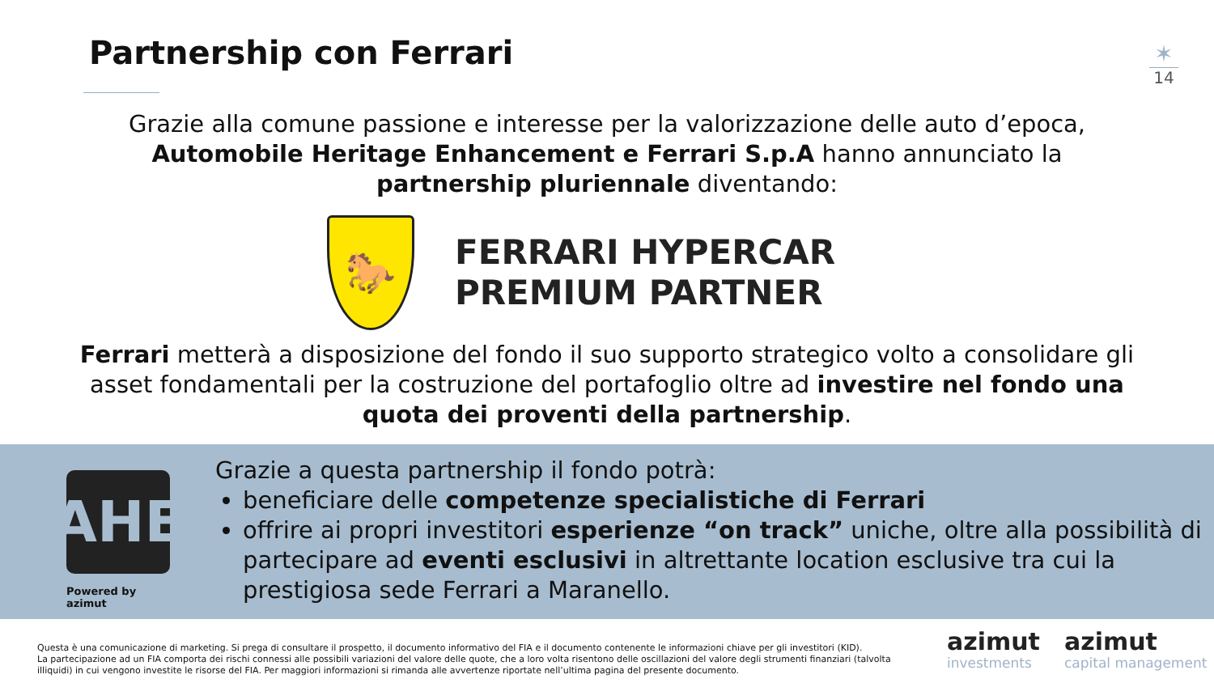Partnership con Ferrari ✶
14
Grazie alla comune passione e interesse per la valorizzazione delle auto d’epoca, Automobile Heritage Enhancement e Ferrari S.p.A hanno annunciato la partnership pluriennale diventando:
🐎
FERRARI HYPERCAR
PREMIUM PARTNER
Ferrari metterà a disposizione del fondo il suo supporto strategico volto a consolidare gli asset fondamentali per la costruzione del portafoglio oltre ad investire nel fondo una quota dei proventi della partnership.
AHE
Powered by azimut
Grazie a questa partnership il fondo potrà:
beneficiare delle competenze specialistiche di Ferrari
offrire ai propri investitori esperienze “on track” uniche, oltre alla possibilità di partecipare ad eventi esclusivi in altrettante location esclusive tra cui la prestigiosa sede Ferrari a Maranello.
Questa è una comunicazione di marketing. Si prega di consultare il prospetto, il documento informativo del FIA e il documento contenente le informazioni chiave per gli investitori (KID).
La partecipazione ad un FIA comporta dei rischi connessi alle possibili variazioni del valore delle quote, che a loro volta risentono delle oscillazioni del valore degli strumenti finanziari (talvolta illiquidi) in cui vengono investite le risorse del FIA. Per maggiori informazioni si rimanda alle avvertenze riportate nell’ultima pagina del presente documento.
azimut
investments
azimut
capital management